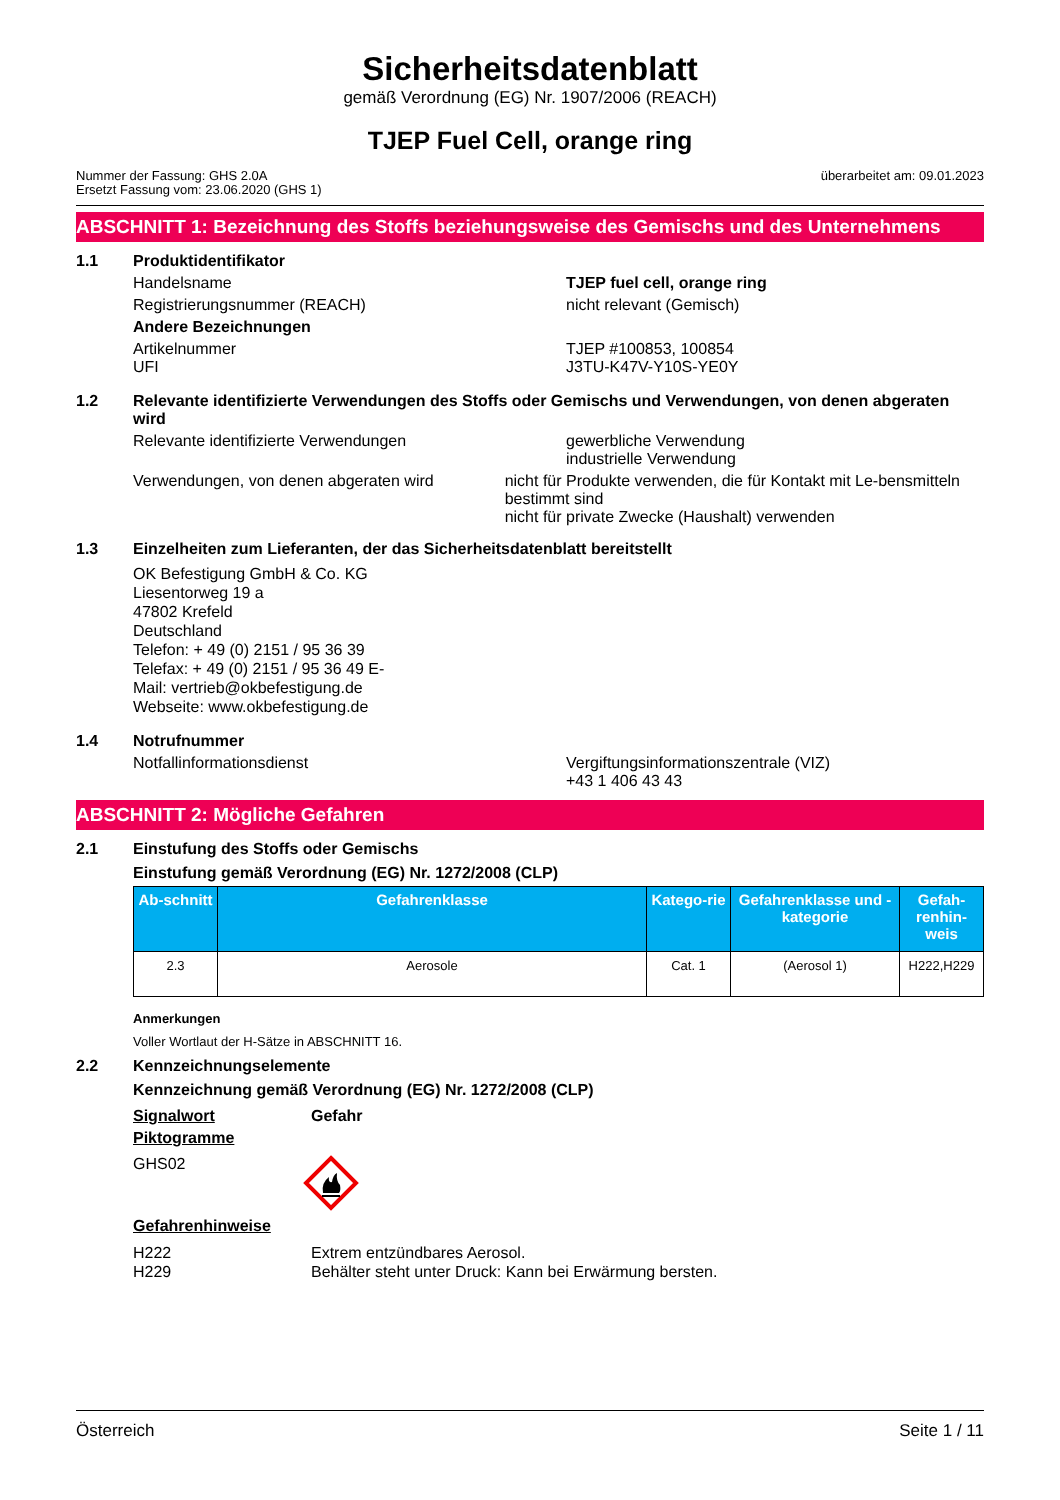Sicherheitsdatenblatt
gemäß Verordnung (EG) Nr. 1907/2006 (REACH)
TJEP Fuel Cell, orange ring
Nummer der Fassung: GHS 2.0A
Ersetzt Fassung vom: 23.06.2020 (GHS 1)
überarbeitet am: 09.01.2023
ABSCHNITT 1: Bezeichnung des Stoffs beziehungsweise des Gemischs und des Unternehmens
1.1 Produktidentifikator
Handelsname TJEP fuel cell, orange ring
Registrierungsnummer (REACH) nicht relevant (Gemisch)
Andere Bezeichnungen
Artikelnummer
UFI
TJEP #100853, 100854
J3TU-K47V-Y10S-YE0Y
1.2 Relevante identifizierte Verwendungen des Stoffs oder Gemischs und Verwendungen, von denen abgeraten wird
Relevante identifizierte Verwendungen gewerbliche Verwendung
industrielle Verwendung
Verwendungen, von denen abgeraten wird nicht für Produkte verwenden, die für Kontakt mit Le-bensmitteln bestimmt sind
nicht für private Zwecke (Haushalt) verwenden
1.3 Einzelheiten zum Lieferanten, der das Sicherheitsdatenblatt bereitstellt
OK Befestigung GmbH & Co. KG
Liesentorweg 19 a
47802 Krefeld
Deutschland
Telefon: + 49 (0) 2151 / 95 36 39 Telefax: + 49 (0) 2151 / 95 36 49 E-Mail: vertrieb@okbefestigung.de Webseite: www.okbefestigung.de
1.4 Notrufnummer
Notfallinformationsdienst Vergiftungsinformationszentrale (VIZ)
+43 1 406 43 43
ABSCHNITT 2: Mögliche Gefahren
2.1 Einstufung des Stoffs oder Gemischs
Einstufung gemäß Verordnung (EG) Nr. 1272/2008 (CLP)
| Ab-schnitt | Gefahrenklasse | Katego-rie | Gefahrenklasse und -kategorie | Gefah-renhin-weis |
| --- | --- | --- | --- | --- |
| 2.3 | Aerosole | Cat. 1 | (Aerosol 1) | H222,H229 |
Anmerkungen
Voller Wortlaut der H-Sätze in ABSCHNITT 16.
2.2 Kennzeichnungselemente
Kennzeichnung gemäß Verordnung (EG) Nr. 1272/2008 (CLP)
Signalwort Gefahr
Piktogramme
GHS02
Gefahrenhinweise
H222
H229
Extrem entzündbares Aerosol.
Behälter steht unter Druck: Kann bei Erwärmung bersten.
Österreich Seite 1 / 11